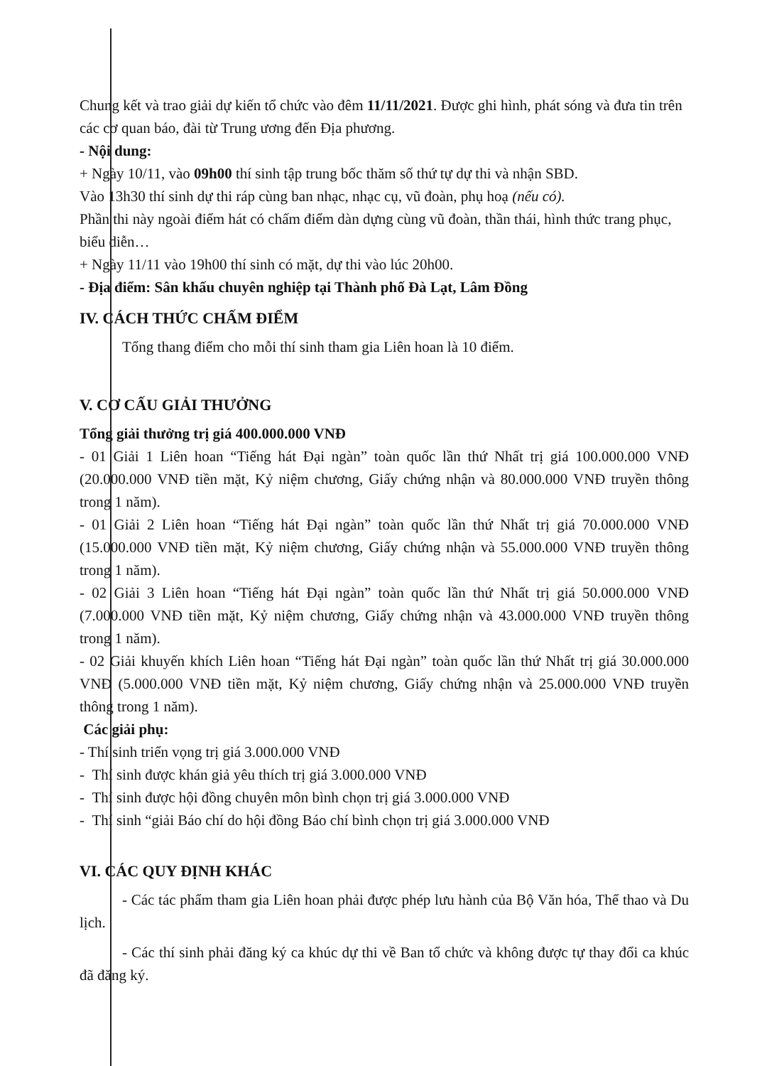Chung kết và trao giải dự kiến tổ chức vào đêm 11/11/2021. Được ghi hình, phát sóng và đưa tin trên các cơ quan báo, đài từ Trung ương đến Địa phương.
- Nội dung:
+ Ngày 10/11, vào 09h00 thí sinh tập trung bốc thăm số thứ tự dự thi và nhận SBD.
Vào 13h30 thí sinh dự thi ráp cùng ban nhạc, nhạc cụ, vũ đoàn, phụ hoạ (nếu có).
Phần thi này ngoài điểm hát có chấm điểm dàn dựng cùng vũ đoàn, thần thái, hình thức trang phục, biểu diễn…
+ Ngày 11/11 vào 19h00 thí sinh có mặt, dự thi vào lúc 20h00.
- Địa điểm: Sân khấu chuyên nghiệp tại Thành phố Đà Lạt, Lâm Đồng
IV. CÁCH THỨC CHẤM ĐIỂM
Tổng thang điểm cho mỗi thí sinh tham gia Liên hoan là 10 điểm.
V. CƠ CẤU GIẢI THƯỞNG
Tổng giải thưởng trị giá 400.000.000 VNĐ
- 01 Giải 1 Liên hoan “Tiếng hát Đại ngàn” toàn quốc lần thứ Nhất trị giá 100.000.000 VNĐ (20.000.000 VNĐ tiền mặt, Kỷ niệm chương, Giấy chứng nhận và 80.000.000 VNĐ truyền thông trong 1 năm).
- 01 Giải 2 Liên hoan “Tiếng hát Đại ngàn” toàn quốc lần thứ Nhất trị giá 70.000.000 VNĐ (15.000.000 VNĐ tiền mặt, Kỷ niệm chương, Giấy chứng nhận và 55.000.000 VNĐ truyền thông trong 1 năm).
- 02 Giải 3 Liên hoan “Tiếng hát Đại ngàn” toàn quốc lần thứ Nhất trị giá 50.000.000 VNĐ (7.000.000 VNĐ tiền mặt, Kỷ niệm chương, Giấy chứng nhận và 43.000.000 VNĐ truyền thông trong 1 năm).
- 02 Giải khuyến khích Liên hoan “Tiếng hát Đại ngàn” toàn quốc lần thứ Nhất trị giá 30.000.000 VNĐ (5.000.000 VNĐ tiền mặt, Kỷ niệm chương, Giấy chứng nhận và 25.000.000 VNĐ truyền thông trong 1 năm).
Các giải phụ:
- Thí sinh triển vọng trị giá 3.000.000 VNĐ
- Thí sinh được khán giả yêu thích trị giá 3.000.000 VNĐ
- Thí sinh được hội đồng chuyên môn bình chọn trị giá 3.000.000 VNĐ
- Thí sinh “giải Báo chí do hội đồng Báo chí bình chọn trị giá 3.000.000 VNĐ
VI. CÁC QUY ĐỊNH KHÁC
- Các tác phẩm tham gia Liên hoan phải được phép lưu hành của Bộ Văn hóa, Thể thao và Du lịch.
- Các thí sinh phải đăng ký ca khúc dự thi về Ban tổ chức và không được tự thay đổi ca khúc đã đăng ký.